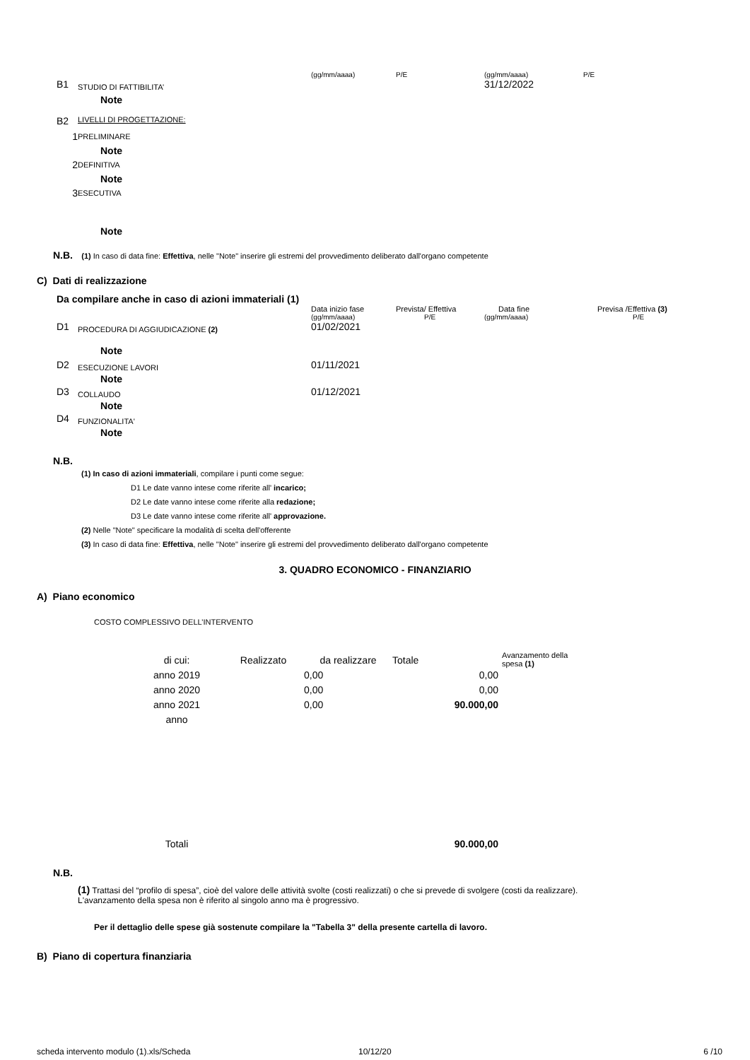| | | (gg/mm/aaaa) | P/E | (gg/mm/aaaa) | P/E |
| B1 | STUDIO DI FATTIBILITA’ | | | 31/12/2022 | |
| | Note | | | | |
| B2 | LIVELLI DI PROGETTAZIONE: | | | | |
| 1 | PRELIMINARE | | | | |
| | Note | | | | |
| 2 | DEFINITIVA | | | | |
| | Note | | | | |
| 3 | ESECUTIVA | | | | |
| | Note | | | | |
N.B. (1) In caso di data fine: Effettiva, nelle "Note" inserire gli estremi del provvedimento deliberato dall'organo competente
C) Dati di realizzazione
Da compilare anche in caso di azioni immateriali (1)
| | | Data inizio fase | Prevista/ Effettiva | Data fine | Previsa /Effettiva (3) |
| | | (gg/mm/aaaa) | P/E | (gg/mm/aaaa) | P/E |
| D1 | PROCEDURA DI AGGIUDICAZIONE (2) | 01/02/2021 | | | |
| | Note | | | | |
| D2 | ESECUZIONE LAVORI | 01/11/2021 | | | |
| | Note | | | | |
| D3 | COLLAUDO | 01/12/2021 | | | |
| | Note | | | | |
| D4 | FUNZIONALITA' | | | | |
| | Note | | | | |
N.B.
(1) In caso di azioni immateriali, compilare i punti come segue:
D1 Le date vanno intese come riferite all' incarico;
D2 Le date vanno intese come riferite alla redazione;
D3 Le date vanno intese come riferite all' approvazione.
(2) Nelle "Note" specificare la modalità di scelta dell'offerente
(3) In caso di data fine: Effettiva, nelle "Note" inserire gli estremi del provvedimento deliberato dall'organo competente
3. QUADRO ECONOMICO - FINANZIARIO
A) Piano economico
COSTO COMPLESSIVO DELL’INTERVENTO
| di cui: | Realizzato | da realizzare | Totale | | Avanzamento della spesa (1) |
| anno 2019 | | 0,00 | | 0,00 | |
| anno 2020 | | 0,00 | | 0,00 | |
| anno 2021 | | 0,00 | | 90.000,00 | |
| anno | | | | | |
| Totali | | | | 90.000,00 | |
N.B.
(1) Trattasi del “profilo di spesa”, cioè del valore delle attività svolte (costi realizzati) o che si prevede di svolgere (costi da realizzare). L'avanzamento della spesa non è riferito al singolo anno ma è progressivo.
Per il dettaglio delle spese già sostenute compilare la "Tabella 3" della presente cartella di lavoro.
B) Piano di copertura finanziaria
| scheda intervento modulo (1).xls/Scheda | 10/12/20 | 6 /10 |